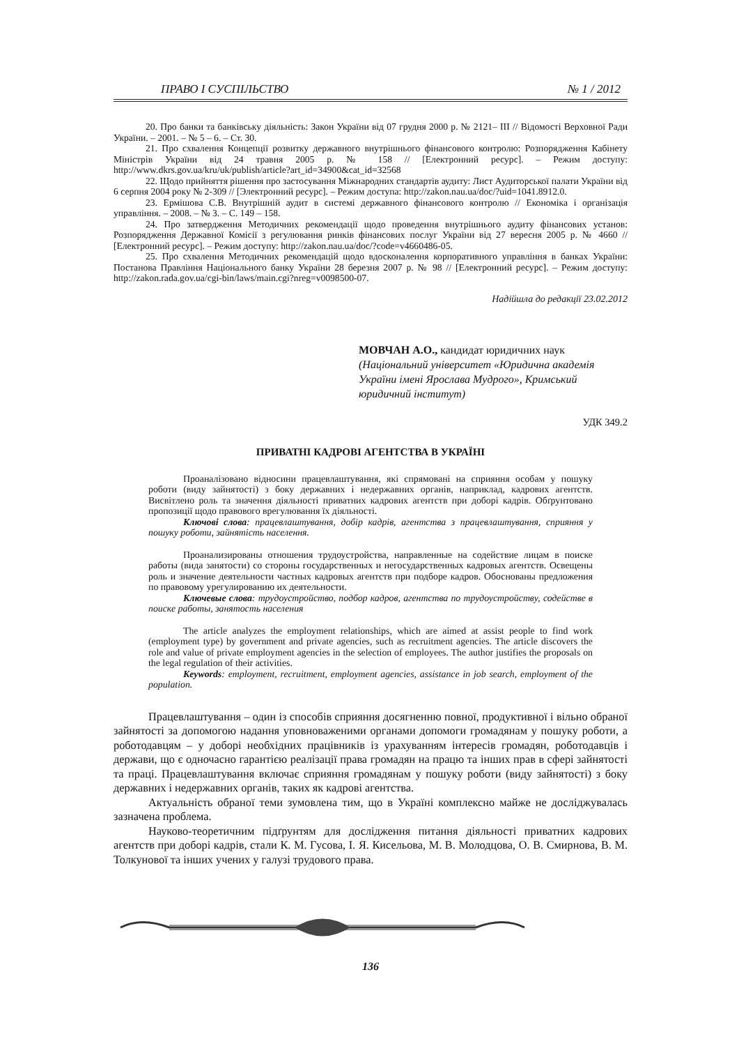ПРАВО І СУСПІЛЬСТВО № 1 / 2012
20. Про банки та банківську діяльність: Закон України від 07 грудня 2000 р. № 2121– ІІІ // Відомості Верховної Ради України. – 2001. – № 5 – 6. – Ст. 30.
21. Про схвалення Концепції розвитку державного внутрішнього фінансового контролю: Розпорядження Кабінету Міністрів України від 24 травня 2005 р. № 158 // [Електронний ресурс]. – Режим доступу: http://www.dkrs.gov.ua/kru/uk/publish/article?art_id=34900&cat_id=32568
22. Щодо прийняття рішення про застосування Міжнародних стандартів аудиту: Лист Аудиторської палати України від 6 серпня 2004 року № 2-309 // [Электронний ресурс]. – Режим доступа: http://zakon.nau.ua/doc/?uid=1041.8912.0.
23. Ермішова С.В. Внутрішній аудит в системі державного фінансового контролю // Економіка і організація управління. – 2008. – № 3. – С. 149 – 158.
24. Про затвердження Методичних рекомендації щодо проведення внутрішнього аудиту фінансових установ: Розпорядження Державної Комісії з регулювання ринків фінансових послуг України від 27 вересня 2005 р. № 4660 // [Електронний ресурс]. – Режим доступу: http://zakon.nau.ua/doc/?code=v4660486-05.
25. Про схвалення Методичних рекомендацій щодо вдосконалення корпоративного управління в банках України: Постанова Правління Національного банку України 28 березня 2007 р. № 98 // [Електронний ресурс]. – Режим доступу: http://zakon.rada.gov.ua/cgi-bin/laws/main.cgi?nreg=v0098500-07.
Надійшла до редакції 23.02.2012
МОВЧАН А.О., кандидат юридичних наук
(Національний університет «Юридична академія України імені Ярослава Мудрого», Кримський юридичний інститут)
УДК 349.2
ПРИВАТНІ КАДРОВІ АГЕНТСТВА В УКРАЇНІ
Проаналізовано відносини працевлаштування, які спрямовані на сприяння особам у пошуку роботи (виду зайнятості) з боку державних і недержавних органів, наприклад, кадрових агентств. Висвітлено роль та значення діяльності приватних кадрових агентств при доборі кадрів. Обґрунтовано пропозиції щодо правового врегулювання їх діяльності.
Ключові слова: працевлаштування, добір кадрів, агентства з працевлаштування, сприяння у пошуку роботи, зайнятість населення.
Проанализированы отношения трудоустройства, направленные на содействие лицам в поиске работы (вида занятости) со стороны государственных и негосударственных кадровых агентств. Освещены роль и значение деятельности частных кадровых агентств при подборе кадров. Обоснованы предложения по правовому урегулированию их деятельности.
Ключевые слова: трудоустройство, подбор кадров, агентства по трудоустройству, содействе в поиске работы, занятость населения
The article analyzes the employment relationships, which are aimed at assist people to find work (employment type) by government and private agencies, such as recruitment agencies. The article discovers the role and value of private employment agencies in the selection of employees. The author justifies the proposals on the legal regulation of their activities.
Keywords: employment, recruitment, employment agencies, assistance in job search, employment of the population.
Працевлаштування – один із способів сприяння досягненню повної, продуктивної і вільно обраної зайнятості за допомогою надання уповноваженими органами допомоги громадянам у пошуку роботи, а роботодавцям – у доборі необхідних працівників із урахуванням інтересів громадян, роботодавців і держави, що є одночасно гарантією реалізації права громадян на працю та інших прав в сфері зайнятості та праці. Працевлаштування включає сприяння громадянам у пошуку роботи (виду зайнятості) з боку державних і недержавних органів, таких як кадрові агентства.
Актуальність обраної теми зумовлена тим, що в Україні комплексно майже не досліджувалась зазначена проблема.
Науково-теоретичним підґрунтям для дослідження питання діяльності приватних кадрових агентств при доборі кадрів, стали К. М. Гусова, І. Я. Кисельова, М. В. Молодцова, О. В. Смирнова, В. М. Толкунової та інших учених у галузі трудового права.
136